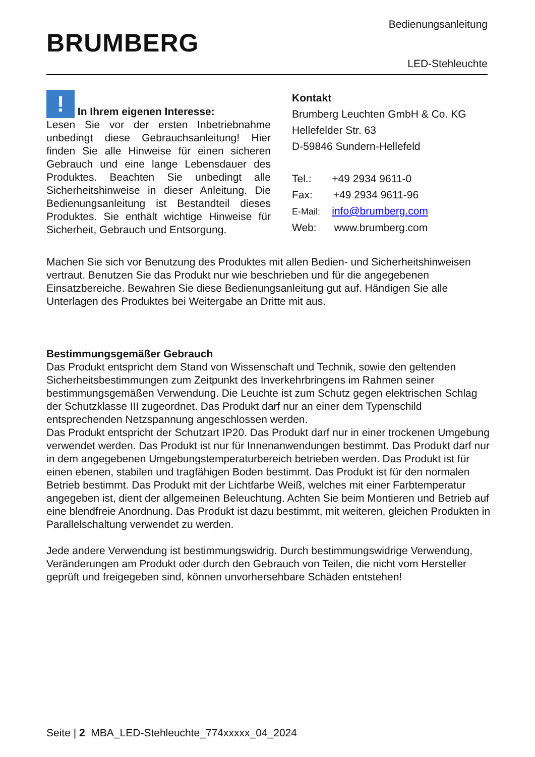BRUMBERG
Bedienungsanleitung
LED-Stehleuchte
! In Ihrem eigenen Interesse:
Lesen Sie vor der ersten Inbetriebnahme unbedingt diese Gebrauchsanleitung! Hier finden Sie alle Hinweise für einen sicheren Gebrauch und eine lange Lebensdauer des Produktes. Beachten Sie unbedingt alle Sicherheitshinweise in dieser Anleitung. Die Bedienungsanleitung ist Bestandteil dieses Produktes. Sie enthält wichtige Hinweise für Sicherheit, Gebrauch und Entsorgung.
Kontakt
Brumberg Leuchten GmbH & Co. KG
Hellefelder Str. 63
D-59846 Sundern-Hellefeld
Tel.: +49 2934 9611-0
Fax: +49 2934 9611-96
E-Mail: info@brumberg.com
Web: www.brumberg.com
Machen Sie sich vor Benutzung des Produktes mit allen Bedien- und Sicherheitshinweisen vertraut. Benutzen Sie das Produkt nur wie beschrieben und für die angegebenen Einsatzbereiche. Bewahren Sie diese Bedienungsanleitung gut auf. Händigen Sie alle Unterlagen des Produktes bei Weitergabe an Dritte mit aus.
Bestimmungsgemäßer Gebrauch
Das Produkt entspricht dem Stand von Wissenschaft und Technik, sowie den geltenden Sicherheitsbestimmungen zum Zeitpunkt des Inverkehrbringens im Rahmen seiner bestimmungsgemäßen Verwendung. Die Leuchte ist zum Schutz gegen elektrischen Schlag der Schutzklasse III zugeordnet. Das Produkt darf nur an einer dem Typenschild entsprechenden Netzspannung angeschlossen werden.
Das Produkt entspricht der Schutzart IP20. Das Produkt darf nur in einer trockenen Umgebung verwendet werden. Das Produkt ist nur für Innenanwendungen bestimmt. Das Produkt darf nur in dem angegebenen Umgebungstemperaturbereich betrieben werden. Das Produkt ist für einen ebenen, stabilen und tragfähigen Boden bestimmt. Das Produkt ist für den normalen Betrieb bestimmt. Das Produkt mit der Lichtfarbe Weiß, welches mit einer Farbtemperatur angegeben ist, dient der allgemeinen Beleuchtung. Achten Sie beim Montieren und Betrieb auf eine blendfreie Anordnung. Das Produkt ist dazu bestimmt, mit weiteren, gleichen Produkten in Parallelschaltung verwendet zu werden.
Jede andere Verwendung ist bestimmungswidrig. Durch bestimmungswidrige Verwendung, Veränderungen am Produkt oder durch den Gebrauch von Teilen, die nicht vom Hersteller geprüft und freigegeben sind, können unvorhersehbare Schäden entstehen!
Seite | 2 MBA_LED-Stehleuchte_774xxxxx_04_2024